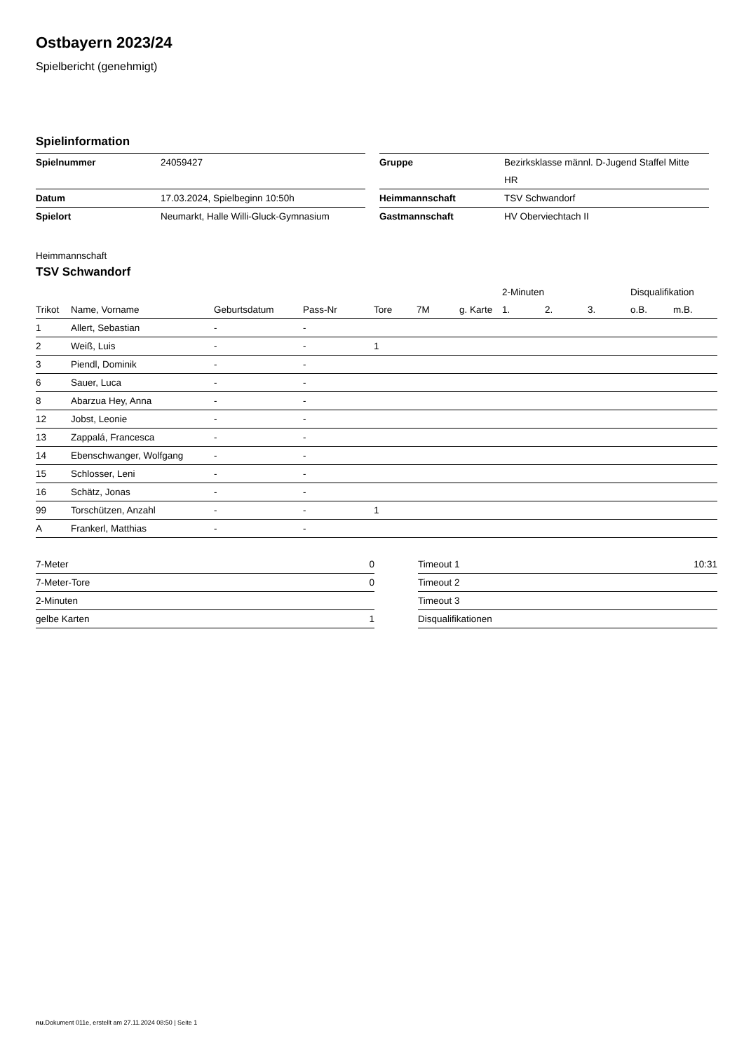Ostbayern 2023/24
Spielbericht (genehmigt)
Spielinformation
| Spielnummer | 24059427 |
| Datum | 17.03.2024, Spielbeginn 10:50h |
| Spielort | Neumarkt, Halle Willi-Gluck-Gymnasium |
| Gruppe | Bezirksklasse männl. D-Jugend Staffel Mitte HR |
| Heimmannschaft | TSV Schwandorf |
| Gastmannschaft | HV Oberviechtach II |
Heimmannschaft
TSV Schwandorf
| | | | | | | | 2-Minuten | | | Disqualifikation | |
| Trikot | Name, Vorname | Geburtsdatum | Pass-Nr | Tore | 7M | g. Karte | 1. | 2. | 3. | o.B. | m.B. |
| 1 | Allert, Sebastian | - | - | | | | | | | | |
| 2 | Weiß, Luis | - | - | 1 | | | | | | | |
| 3 | Piendl, Dominik | - | - | | | | | | | | |
| 6 | Sauer, Luca | - | - | | | | | | | | |
| 8 | Abarzua Hey, Anna | - | - | | | | | | | | |
| 12 | Jobst, Leonie | - | - | | | | | | | | |
| 13 | Zappalá, Francesca | - | - | | | | | | | | |
| 14 | Ebenschwanger, Wolfgang | - | - | | | | | | | | |
| 15 | Schlosser, Leni | - | - | | | | | | | | |
| 16 | Schätz, Jonas | - | - | | | | | | | | |
| 99 | Torschützen, Anzahl | - | - | 1 | | | | | | | |
| A | Frankerl, Matthias | - | - | | | | | | | | |
| 7-Meter | 0 |
| 7-Meter-Tore | 0 |
| 2-Minuten | |
| gelbe Karten | 1 |
| Timeout 1 | 10:31 |
| Timeout 2 | |
| Timeout 3 | |
| Disqualifikationen | |
nu.Dokument 011e, erstellt am 27.11.2024 08:50 | Seite 1